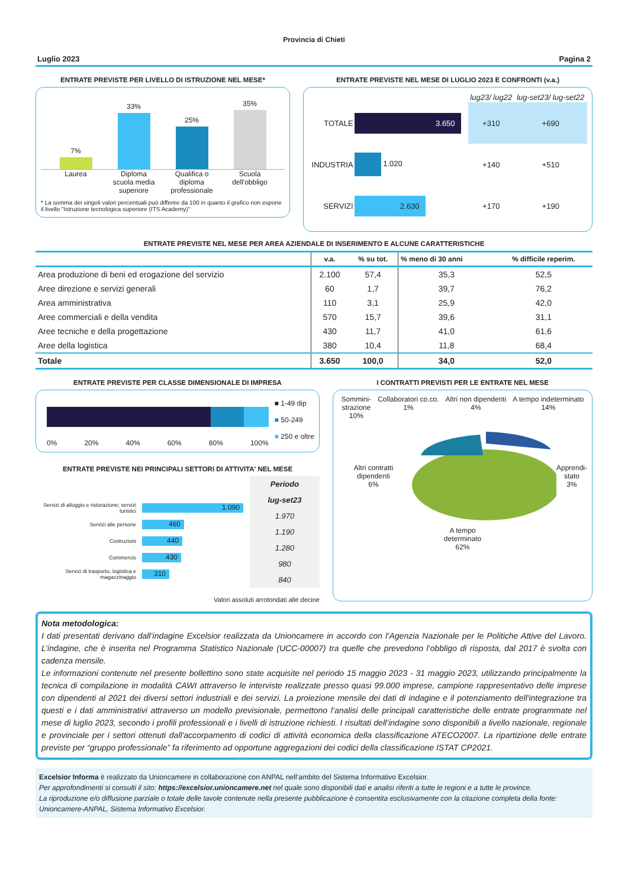Provincia di Chieti
Luglio 2023 Pagina 2
ENTRATE PREVISTE PER LIVELLO DI ISTRUZIONE NEL MESE*
7%
33%
25%
35%
Laurea Diploma scuola media superiore Qualifica o diploma professionale
Scuola dell'obbligo
* La somma dei singoli valori percentuali può differire da 100 in quanto il grafico non espone il livello "Istruzione tecnologica superiore (ITS Academy)"
ENTRATE PREVISTE NEL MESE DI LUGLIO 2023 E CONFRONTI (v.a.)
| | | lug23/ lug22 | lug-set23/ lug-set22 |
| TOTALE | 3.650 | +310 | +690 |
| INDUSTRIA | 1.020 | +140 | +510 |
| SERVIZI | 2.630 | +170 | +190 |
ENTRATE PREVISTE NEL MESE PER AREA AZIENDALE DI INSERIMENTO E ALCUNE CARATTERISTICHE
| | v.a. | % su tot. | % meno di 30 anni | % difficile reperim. |
| --- | --- | --- | --- | --- |
| Area produzione di beni ed erogazione del servizio | 2.100 | 57,4 | 35,3 | 52,5 |
| Aree direzione e servizi generali | 60 | 1,7 | 39,7 | 76,2 |
| Area amministrativa | 110 | 3,1 | 25,9 | 42,0 |
| Aree commerciali e della vendita | 570 | 15,7 | 39,6 | 31,1 |
| Aree tecniche e della progettazione | 430 | 11,7 | 41,0 | 61,6 |
| Aree della logistica | 380 | 10,4 | 11,8 | 68,4 |
| Totale | 3.650 | 100,0 | 34,0 | 52,0 |
ENTRATE PREVISTE PER CLASSE DIMENSIONALE DI IMPRESA
0% 20% 40% 60% 80% 100%
■ 1-49 dip
■ 50-249
■ 250 e oltre
ENTRATE PREVISTE NEI PRINCIPALI SETTORI DI ATTIVITA' NEL MESE
Servizi di alloggio e ristorazione; servizi turistici 1.090
Servizi alle persone 460
Costruzioni 440
Commercio 430
Servizi di trasporto, logistica e magazzinaggio 310
Periodo
lug-set23
1.970
1.190
1.280
980
840
Valori assoluti arrotondati alle decine
I CONTRATTI PREVISTI PER LE ENTRATE NEL MESE
Sommini-
strazione
10% Collaboratori co.co.
1% Altri non dipendenti
4% A tempo indeterminato
14%
Altri contratti dipendenti
6% Apprendi-
stato
3%
A tempo
determinato
62%
Nota metodologica:
I dati presentati derivano dall’indagine Excelsior realizzata da Unioncamere in accordo con l’Agenzia Nazionale per le Politiche Attive del Lavoro. L’indagine, che è inserita nel Programma Statistico Nazionale (UCC-00007) tra quelle che prevedono l’obbligo di risposta, dal 2017 è svolta con cadenza mensile.
Le informazioni contenute nel presente bollettino sono state acquisite nel periodo 15 maggio 2023 - 31 maggio 2023, utilizzando principalmente la tecnica di compilazione in modalità CAWI attraverso le interviste realizzate presso quasi 99.000 imprese, campione rappresentativo delle imprese con dipendenti al 2021 dei diversi settori industriali e dei servizi. La proiezione mensile dei dati di indagine e il potenziamento dell'integrazione tra questi e i dati amministrativi attraverso un modello previsionale, permettono l’analisi delle principali caratteristiche delle entrate programmate nel mese di luglio 2023, secondo i profili professionali e i livelli di istruzione richiesti. I risultati dell’indagine sono disponibili a livello nazionale, regionale e provinciale per i settori ottenuti dall'accorpamento di codici di attività economica della classificazione ATECO2007. La ripartizione delle entrate previste per “gruppo professionale” fa riferimento ad opportune aggregazioni dei codici della classificazione ISTAT CP2021.
Excelsior Informa è realizzato da Unioncamere in collaborazione con ANPAL nell’ambito del Sistema Informativo Excelsior.
Per approfondimenti si consulti il sito: https://excelsior.unioncamere.net nel quale sono disponibili dati e analisi riferiti a tutte le regioni e a tutte le province.
La riproduzione e/o diffusione parziale o totale delle tavole contenute nella presente pubblicazione è consentita esclusivamente con la citazione completa della fonte: Unioncamere-ANPAL, Sistema Informativo Excelsior.